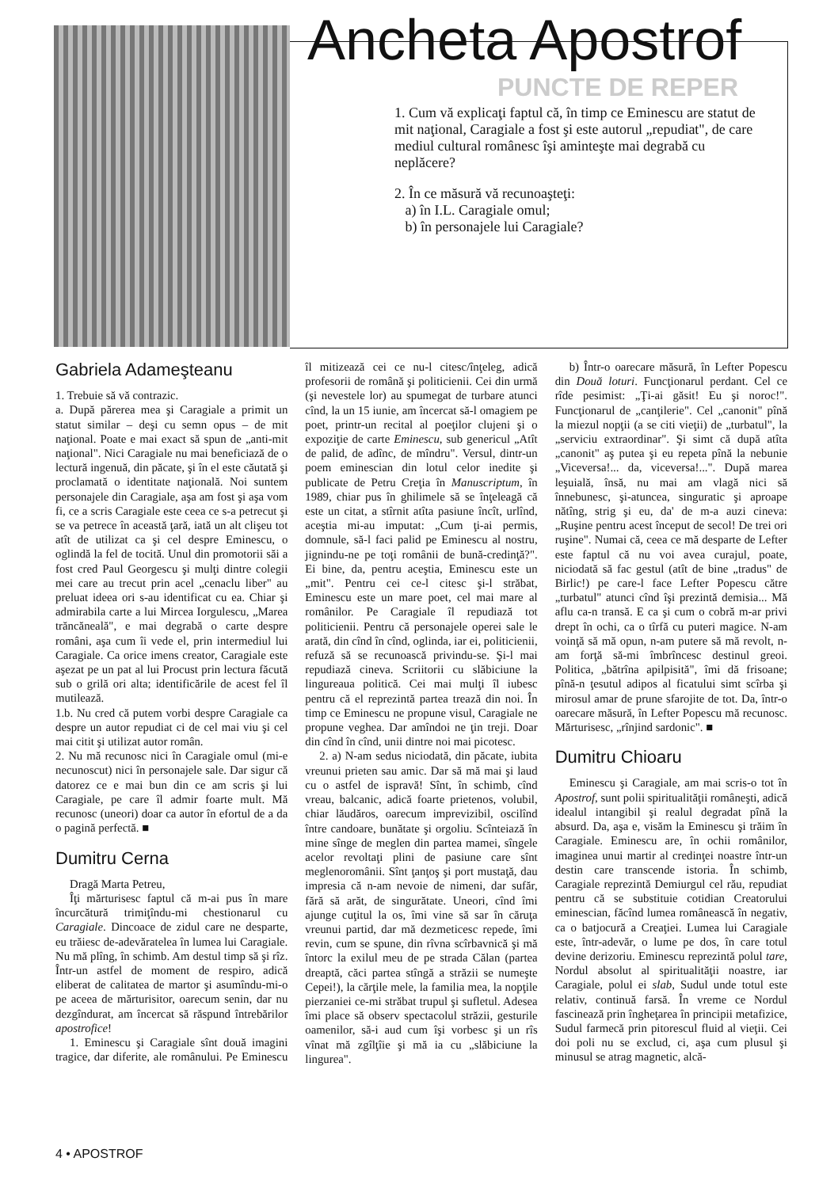Ancheta Apostrof
PUNCTE DE REPER
1. Cum vă explicaţi faptul că, în timp ce Eminescu are statut de mit naţional, Caragiale a fost şi este autorul „repudiat", de care mediul cultural românesc îşi aminteşte mai degrabă cu neplăcere?
2. În ce măsură vă recunoaşteţi:
a) în I.L. Caragiale omul;
b) în personajele lui Caragiale?
Gabriela Adameşteanu
1. Trebuie să vă contrazic.
a. După părerea mea şi Caragiale a primit un statut similar – deşi cu semn opus – de mit naţional. Poate e mai exact să spun de „anti-mit naţional". Nici Caragiale nu mai beneficiază de o lectură ingenuă, din păcate, şi în el este căutată şi proclamată o identitate naţională. Noi suntem personajele din Caragiale, aşa am fost şi aşa vom fi, ce a scris Caragiale este ceea ce s-a petrecut şi se va petrece în această ţară, iată un alt clişeu tot atît de utilizat ca şi cel despre Eminescu, o oglindă la fel de tocită. Unul din promotorii săi a fost cred Paul Georgescu şi mulţi dintre colegii mei care au trecut prin acel „cenaclu liber" au preluat ideea ori s-au identificat cu ea. Chiar şi admirabila carte a lui Mircea Iorgulescu, „Marea trăncăneală", e mai degrabă o carte despre români, aşa cum îi vede el, prin intermediul lui Caragiale. Ca orice imens creator, Caragiale este aşezat pe un pat al lui Procust prin lectura făcută sub o grilă ori alta; identificările de acest fel îl mutilează.
1.b. Nu cred că putem vorbi despre Caragiale ca despre un autor repudiat ci de cel mai viu şi cel mai citit şi utilizat autor român.
2. Nu mă recunosc nici în Caragiale omul (mi-e necunoscut) nici în personajele sale. Dar sigur că datorez ce e mai bun din ce am scris şi lui Caragiale, pe care îl admir foarte mult. Mă recunosc (uneori) doar ca autor în efortul de a da o pagină perfectă. ■
Dumitru Cerna
Dragă Marta Petreu,
Îţi mărturisesc faptul că m-ai pus în mare încurcătură trimiţîndu-mi chestionarul cu Caragiale. Dincoace de zidul care ne desparte, eu trăiesc de-adevăratelea în lumea lui Caragiale. Nu mă plîng, în schimb. Am destul timp să şi rîz. Într-un astfel de moment de respiro, adică eliberat de calitatea de martor şi asumîndu-mi-o pe aceea de mărturisitor, oarecum senin, dar nu dezgîndurat, am încercat să răspund întrebărilor apostrofice!
1. Eminescu şi Caragiale sînt două imagini tragice, dar diferite, ale românului. Pe Eminescu îl mitizează cei ce nu-l citesc/înţeleg, adică profesorii de română şi politicienii. Cei din urmă (şi nevestele lor) au spumegat de turbare atunci cînd, la un 15 iunie, am încercat să-l omagiem pe poet, printr-un recital al poeţilor clujeni şi o expoziţie de carte Eminescu, sub genericul „Atît de palid, de adînc, de mîndru". Versul, dintr-un poem eminescian din lotul celor inedite şi publicate de Petru Creţia în Manuscriptum, în 1989, chiar pus în ghilimele să se înţeleagă că este un citat, a stîrnit atîta pasiune încît, urlînd, aceştia mi-au imputat: „Cum ţi-ai permis, domnule, să-l faci palid pe Eminescu al nostru, jignindu-ne pe toţi românii de bună-credinţă?". Ei bine, da, pentru aceştia, Eminescu este un „mit". Pentru cei ce-l citesc şi-l străbat, Eminescu este un mare poet, cel mai mare al românilor. Pe Caragiale îl repudiază tot politicienii. Pentru că personajele operei sale le arată, din cînd în cînd, oglinda, iar ei, politicienii, refuză să se recunoască privindu-se. Şi-l mai repudiază cineva. Scriitorii cu slăbiciune la lingureaua politică. Cei mai mulţi îl iubesc pentru că el reprezintă partea trează din noi. În timp ce Eminescu ne propune visul, Caragiale ne propune veghea. Dar amîndoi ne ţin treji. Doar din cînd în cînd, unii dintre noi mai picotesc.
2. a) N-am sedus niciodată, din păcate, iubita vreunui prieten sau amic. Dar să mă mai şi laud cu o astfel de ispravă! Sînt, în schimb, cînd vreau, balcanic, adică foarte prietenos, volubil, chiar lăudăros, oarecum imprevizibil, oscilînd între candoare, bunătate şi orgoliu. Scînteiază în mine sînge de meglen din partea mamei, sîngele acelor revoltaţi plini de pasiune care sînt meglenoromânii. Sînt ţanţoş şi port mustaţă, dau impresia că n-am nevoie de nimeni, dar sufăr, fără să arăt, de singurătate. Uneori, cînd îmi ajunge cuţitul la os, îmi vine să sar în căruţa vreunui partid, dar mă dezmeticesc repede, îmi revin, cum se spune, din rîvna scîrbavnică şi mă întorc la exilul meu de pe strada Călan (partea dreaptă, căci partea stîngă a străzii se numeşte Cepei!), la cărţile mele, la familia mea, la nopţile pierzaniei ce-mi străbat trupul şi sufletul. Adesea îmi place să observ spectacolul străzii, gesturile oamenilor, să-i aud cum îşi vorbesc şi un rîs vînat mă zgîlţîie şi mă ia cu „slăbiciune la lingurea".
b) Într-o oarecare măsură, în Lefter Popescu din Două loturi. Funcţionarul perdant. Cel ce rîde pesimist: „Ţi-ai găsit! Eu şi noroc!". Funcţionarul de „canţilerie". Cel „canonit" pînă la miezul nopţii (a se citi vieţii) de „turbatul", la „serviciu extraordinar". Şi simt că după atîta „canonit" aş putea şi eu repeta pînă la nebunie „Viceversa!... da, viceversa!...". După marea leşuială, însă, nu mai am vlagă nici să înnebunesc, şi-atuncea, singuratic şi aproape nătîng, strig şi eu, da' de m-a auzi cineva: „Ruşine pentru acest început de secol! De trei ori ruşine". Numai că, ceea ce mă desparte de Lefter este faptul că nu voi avea curajul, poate, niciodată să fac gestul (atît de bine „tradus" de Birlic!) pe care-l face Lefter Popescu către „turbatul" atunci cînd îşi prezintă demisia... Mă aflu ca-n transă. E ca şi cum o cobră m-ar privi drept în ochi, ca o tîrfă cu puteri magice. N-am voinţă să mă opun, n-am putere să mă revolt, n-am forţă să-mi îmbrîncesc destinul greoi. Politica, „bătrîna apilpisită", îmi dă frisoane; pînă-n ţesutul adipos al ficatului simt scîrba şi mirosul amar de prune sfarojite de tot. Da, într-o oarecare măsură, în Lefter Popescu mă recunosc. Mărturisesc, „rînjind sardonic". ■
Dumitru Chioaru
Eminescu şi Caragiale, am mai scris-o tot în Apostrof, sunt polii spiritualităţii româneşti, adică idealul intangibil şi realul degradat pînă la absurd. Da, aşa e, visăm la Eminescu şi trăim în Caragiale. Eminescu are, în ochii românilor, imaginea unui martir al credinţei noastre într-un destin care transcende istoria. În schimb, Caragiale reprezintă Demiurgul cel rău, repudiat pentru că se substituie cotidian Creatorului eminescian, făcînd lumea românească în negativ, ca o batjocură a Creaţiei. Lumea lui Caragiale este, într-adevăr, o lume pe dos, în care totul devine derizoriu. Eminescu reprezintă polul tare, Nordul absolut al spiritualităţii noastre, iar Caragiale, polul ei slab, Sudul unde totul este relativ, continuă farsă. În vreme ce Nordul fascinează prin îngheţarea în principii metafizice, Sudul farmecă prin pitorescul fluid al vieţii. Cei doi poli nu se exclud, ci, aşa cum plusul şi minusul se atrag magnetic, alcă-
4 • APOSTROF